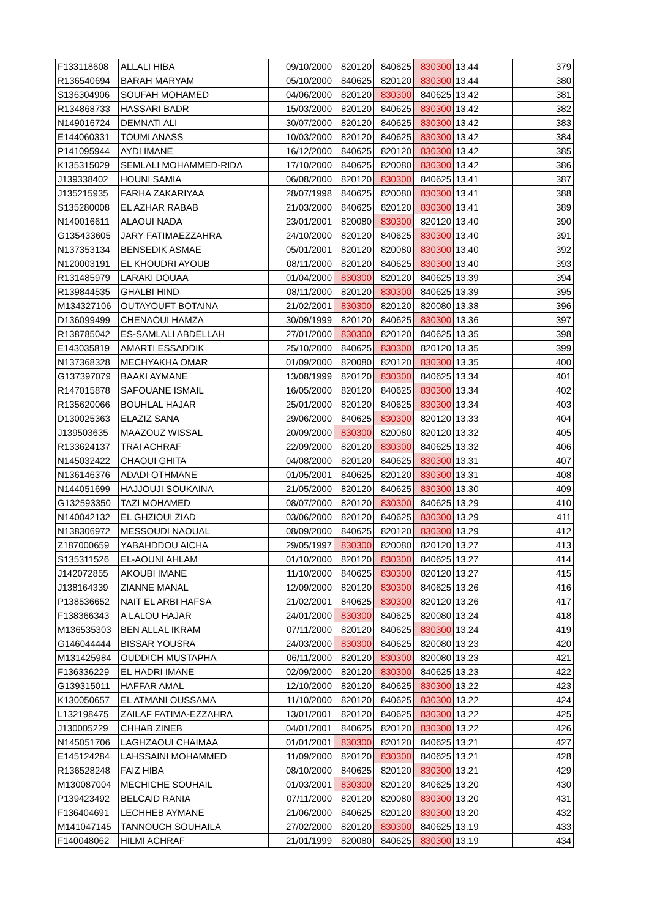| F133118608 | ALLALI HIBA | 09/10/2000 | 820120 | 840625 | 830300 | 13.44 | 379 |
| R136540694 | BARAH MARYAM | 05/10/2000 | 840625 | 820120 | 830300 | 13.44 | 380 |
| S136304906 | SOUFAH MOHAMED | 04/06/2000 | 820120 | 830300 | 840625 | 13.42 | 381 |
| R134868733 | HASSARI BADR | 15/03/2000 | 820120 | 840625 | 830300 | 13.42 | 382 |
| N149016724 | DEMNATI ALI | 30/07/2000 | 820120 | 840625 | 830300 | 13.42 | 383 |
| E144060331 | TOUMI ANASS | 10/03/2000 | 820120 | 840625 | 830300 | 13.42 | 384 |
| P141095944 | AYDI IMANE | 16/12/2000 | 840625 | 820120 | 830300 | 13.42 | 385 |
| K135315029 | SEMLALI MOHAMMED-RIDA | 17/10/2000 | 840625 | 820080 | 830300 | 13.42 | 386 |
| J139338402 | HOUNI SAMIA | 06/08/2000 | 820120 | 830300 | 840625 | 13.41 | 387 |
| J135215935 | FARHA ZAKARIYAA | 28/07/1998 | 840625 | 820080 | 830300 | 13.41 | 388 |
| S135280008 | EL AZHAR RABAB | 21/03/2000 | 840625 | 820120 | 830300 | 13.41 | 389 |
| N140016611 | ALAOUI NADA | 23/01/2001 | 820080 | 830300 | 820120 | 13.40 | 390 |
| G135433605 | JARY FATIMAEZZAHRA | 24/10/2000 | 820120 | 840625 | 830300 | 13.40 | 391 |
| N137353134 | BENSEDIK ASMAE | 05/01/2001 | 820120 | 820080 | 830300 | 13.40 | 392 |
| N120003191 | EL KHOUDRI AYOUB | 08/11/2000 | 820120 | 840625 | 830300 | 13.40 | 393 |
| R131485979 | LARAKI DOUAA | 01/04/2000 | 830300 | 820120 | 840625 | 13.39 | 394 |
| R139844535 | GHALBI HIND | 08/11/2000 | 820120 | 830300 | 840625 | 13.39 | 395 |
| M134327106 | OUTAYOUFT BOTAINA | 21/02/2001 | 830300 | 820120 | 820080 | 13.38 | 396 |
| D136099499 | CHENAOUI HAMZA | 30/09/1999 | 820120 | 840625 | 830300 | 13.36 | 397 |
| R138785042 | ES-SAMLALI ABDELLAH | 27/01/2000 | 830300 | 820120 | 840625 | 13.35 | 398 |
| E143035819 | AMARTI ESSADDIK | 25/10/2000 | 840625 | 830300 | 820120 | 13.35 | 399 |
| N137368328 | MECHYAKHA OMAR | 01/09/2000 | 820080 | 820120 | 830300 | 13.35 | 400 |
| G137397079 | BAAKI AYMANE | 13/08/1999 | 820120 | 830300 | 840625 | 13.34 | 401 |
| R147015878 | SAFOUANE ISMAIL | 16/05/2000 | 820120 | 840625 | 830300 | 13.34 | 402 |
| R135620066 | BOUHLAL HAJAR | 25/01/2000 | 820120 | 840625 | 830300 | 13.34 | 403 |
| D130025363 | ELAZIZ SANA | 29/06/2000 | 840625 | 830300 | 820120 | 13.33 | 404 |
| J139503635 | MAAZOUZ WISSAL | 20/09/2000 | 830300 | 820080 | 820120 | 13.32 | 405 |
| R133624137 | TRAI ACHRAF | 22/09/2000 | 820120 | 830300 | 840625 | 13.32 | 406 |
| N145032422 | CHAOUI GHITA | 04/08/2000 | 820120 | 840625 | 830300 | 13.31 | 407 |
| N136146376 | ADADI OTHMANE | 01/05/2001 | 840625 | 820120 | 830300 | 13.31 | 408 |
| N144051699 | HAJJOUJI SOUKAINA | 21/05/2000 | 820120 | 840625 | 830300 | 13.30 | 409 |
| G132593350 | TAZI MOHAMED | 08/07/2000 | 820120 | 830300 | 840625 | 13.29 | 410 |
| N140042132 | EL GHZIOUI ZIAD | 03/06/2000 | 820120 | 840625 | 830300 | 13.29 | 411 |
| N138306972 | MESSOUDI NAOUAL | 08/09/2000 | 840625 | 820120 | 830300 | 13.29 | 412 |
| Z187000659 | YABAHDDOU AICHA | 29/05/1997 | 830300 | 820080 | 820120 | 13.27 | 413 |
| S135311526 | EL-AOUNI AHLAM | 01/10/2000 | 820120 | 830300 | 840625 | 13.27 | 414 |
| J142072855 | AKOUBI IMANE | 11/10/2000 | 840625 | 830300 | 820120 | 13.27 | 415 |
| J138164339 | ZIANNE MANAL | 12/09/2000 | 820120 | 830300 | 840625 | 13.26 | 416 |
| P138536652 | NAIT EL ARBI HAFSA | 21/02/2001 | 840625 | 830300 | 820120 | 13.26 | 417 |
| F138366343 | A LALOU HAJAR | 24/01/2000 | 830300 | 840625 | 820080 | 13.24 | 418 |
| M136535303 | BEN ALLAL IKRAM | 07/11/2000 | 820120 | 840625 | 830300 | 13.24 | 419 |
| G146044444 | BISSAR YOUSRA | 24/03/2000 | 830300 | 840625 | 820080 | 13.23 | 420 |
| M131425984 | OUDDICH MUSTAPHA | 06/11/2000 | 820120 | 830300 | 820080 | 13.23 | 421 |
| F136336229 | EL HADRI IMANE | 02/09/2000 | 820120 | 830300 | 840625 | 13.23 | 422 |
| G139315011 | HAFFAR AMAL | 12/10/2000 | 820120 | 840625 | 830300 | 13.22 | 423 |
| K130050657 | EL ATMANI OUSSAMA | 11/10/2000 | 820120 | 840625 | 830300 | 13.22 | 424 |
| L132198475 | ZAILAF FATIMA-EZZAHRA | 13/01/2001 | 820120 | 840625 | 830300 | 13.22 | 425 |
| J130005229 | CHHAB ZINEB | 04/01/2001 | 840625 | 820120 | 830300 | 13.22 | 426 |
| N145051706 | LAGHZAOUI CHAIMAA | 01/01/2001 | 830300 | 820120 | 840625 | 13.21 | 427 |
| E145124284 | LAHSSAINI MOHAMMED | 11/09/2000 | 820120 | 830300 | 840625 | 13.21 | 428 |
| R136528248 | FAIZ HIBA | 08/10/2000 | 840625 | 820120 | 830300 | 13.21 | 429 |
| M130087004 | MECHICHE SOUHAIL | 01/03/2001 | 830300 | 820120 | 840625 | 13.20 | 430 |
| P139423492 | BELCAID RANIA | 07/11/2000 | 820120 | 820080 | 830300 | 13.20 | 431 |
| F136404691 | LECHHEB AYMANE | 21/06/2000 | 840625 | 820120 | 830300 | 13.20 | 432 |
| M141047145 | TANNOUCH SOUHAILA | 27/02/2000 | 820120 | 830300 | 840625 | 13.19 | 433 |
| F140048062 | HILMI ACHRAF | 21/01/1999 | 820080 | 840625 | 830300 | 13.19 | 434 |